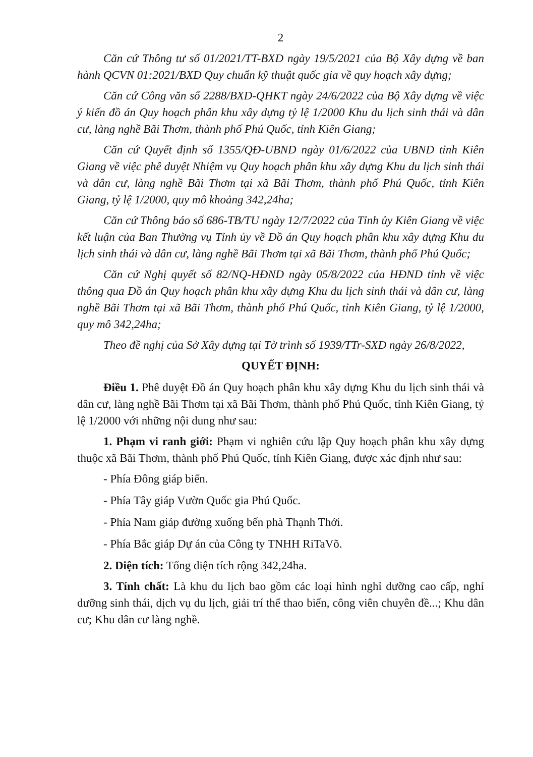2
Căn cứ Thông tư số 01/2021/TT-BXD ngày 19/5/2021 của Bộ Xây dựng về ban hành QCVN 01:2021/BXD Quy chuẩn kỹ thuật quốc gia về quy hoạch xây dựng;
Căn cứ Công văn số 2288/BXD-QHKT ngày 24/6/2022 của Bộ Xây dựng về việc ý kiến đồ án Quy hoạch phân khu xây dựng tỷ lệ 1/2000 Khu du lịch sinh thái và dân cư, làng nghề Bãi Thơm, thành phố Phú Quốc, tỉnh Kiên Giang;
Căn cứ Quyết định số 1355/QĐ-UBND ngày 01/6/2022 của UBND tỉnh Kiên Giang về việc phê duyệt Nhiệm vụ Quy hoạch phân khu xây dựng Khu du lịch sinh thái và dân cư, làng nghề Bãi Thơm tại xã Bãi Thơm, thành phố Phú Quốc, tỉnh Kiên Giang, tỷ lệ 1/2000, quy mô khoảng 342,24ha;
Căn cứ Thông báo số 686-TB/TU ngày 12/7/2022 của Tỉnh ủy Kiên Giang về việc kết luận của Ban Thường vụ Tỉnh ủy về Đồ án Quy hoạch phân khu xây dựng Khu du lịch sinh thái và dân cư, làng nghề Bãi Thơm tại xã Bãi Thơm, thành phố Phú Quốc;
Căn cứ Nghị quyết số 82/NQ-HĐND ngày 05/8/2022 của HĐND tỉnh về việc thông qua Đồ án Quy hoạch phân khu xây dựng Khu du lịch sinh thái và dân cư, làng nghề Bãi Thơm tại xã Bãi Thơm, thành phố Phú Quốc, tỉnh Kiên Giang, tỷ lệ 1/2000, quy mô 342,24ha;
Theo đề nghị của Sở Xây dựng tại Tờ trình số 1939/TTr-SXD ngày 26/8/2022,
QUYẾT ĐỊNH:
Điều 1. Phê duyệt Đồ án Quy hoạch phân khu xây dựng Khu du lịch sinh thái và dân cư, làng nghề Bãi Thơm tại xã Bãi Thơm, thành phố Phú Quốc, tỉnh Kiên Giang, tỷ lệ 1/2000 với những nội dung như sau:
1. Phạm vi ranh giới: Phạm vi nghiên cứu lập Quy hoạch phân khu xây dựng thuộc xã Bãi Thơm, thành phố Phú Quốc, tỉnh Kiên Giang, được xác định như sau:
- Phía Đông giáp biển.
- Phía Tây giáp Vườn Quốc gia Phú Quốc.
- Phía Nam giáp đường xuống bến phà Thạnh Thới.
- Phía Bắc giáp Dự án của Công ty TNHH RiTaVõ.
2. Diện tích: Tổng diện tích rộng 342,24ha.
3. Tính chất: Là khu du lịch bao gồm các loại hình nghỉ dưỡng cao cấp, nghỉ dưỡng sinh thái, dịch vụ du lịch, giải trí thể thao biển, công viên chuyên đề...; Khu dân cư; Khu dân cư làng nghề.